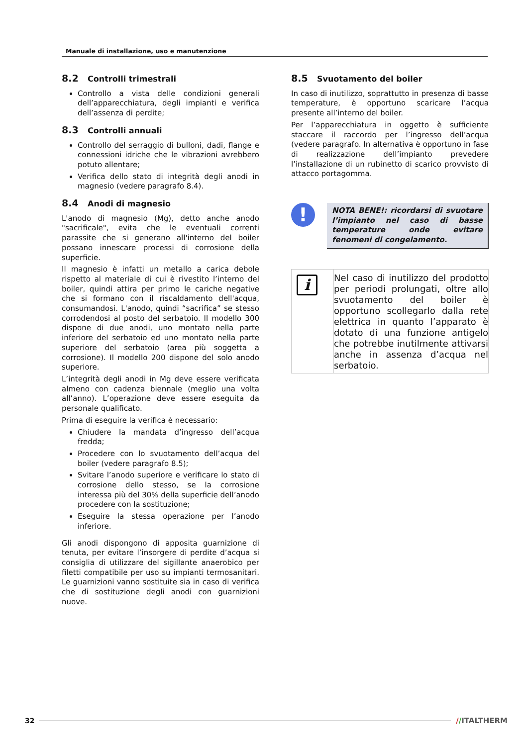Manuale di installazione, uso e manutenzione
8.2 Controlli trimestrali
Controllo a vista delle condizioni generali dell’apparecchiatura, degli impianti e verifica dell’assenza di perdite;
8.3 Controlli annuali
Controllo del serraggio di bulloni, dadi, flange e connessioni idriche che le vibrazioni avrebbero potuto allentare;
Verifica dello stato di integrità degli anodi in magnesio (vedere paragrafo 8.4).
8.4 Anodi di magnesio
L'anodo di magnesio (Mg), detto anche anodo "sacrificale", evita che le eventuali correnti parassite che si generano all'interno del boiler possano innescare processi di corrosione della superficie.
Il magnesio è infatti un metallo a carica debole rispetto al materiale di cui è rivestito l’interno del boiler, quindi attira per primo le cariche negative che si formano con il riscaldamento dell'acqua, consumandosi. L'anodo, quindi “sacrifica” se stesso corrodendosi al posto del serbatoio. Il modello 300 dispone di due anodi, uno montato nella parte inferiore del serbatoio ed uno montato nella parte superiore del serbatoio (area più soggetta a corrosione). Il modello 200 dispone del solo anodo superiore.
L’integrità degli anodi in Mg deve essere verificata almeno con cadenza biennale (meglio una volta all’anno). L’operazione deve essere eseguita da personale qualificato.
Prima di eseguire la verifica è necessario:
Chiudere la mandata d’ingresso dell’acqua fredda;
Procedere con lo svuotamento dell’acqua del boiler (vedere paragrafo 8.5);
Svitare l’anodo superiore e verificare lo stato di corrosione dello stesso, se la corrosione interessa più del 30% della superficie dell’anodo procedere con la sostituzione;
Eseguire la stessa operazione per l’anodo inferiore.
Gli anodi dispongono di apposita guarnizione di tenuta, per evitare l’insorgere di perdite d’acqua si consiglia di utilizzare del sigillante anaerobico per filetti compatibile per uso su impianti termosanitari. Le guarnizioni vanno sostituite sia in caso di verifica che di sostituzione degli anodi con guarnizioni nuove.
8.5 Svuotamento del boiler
In caso di inutilizzo, soprattutto in presenza di basse temperature, è opportuno scaricare l’acqua presente all’interno del boiler.
Per l’apparecchiatura in oggetto è sufficiente staccare il raccordo per l’ingresso dell’acqua (vedere paragrafo. In alternativa è opportuno in fase di realizzazione dell’impianto prevedere l’installazione di un rubinetto di scarico provvisto di attacco portagomma.
!
NOTA BENE!: ricordarsi di svuotare l’impianto nel caso di basse temperature onde evitare fenomeni di congelamento.
i
Nel caso di inutilizzo del prodotto per periodi prolungati, oltre allo svuotamento del boiler è opportuno scollegarlo dalla rete elettrica in quanto l’apparato è dotato di una funzione antigelo che potrebbe inutilmente attivarsi anche in assenza d’acqua nel serbatoio.
32 //ITALTHERM